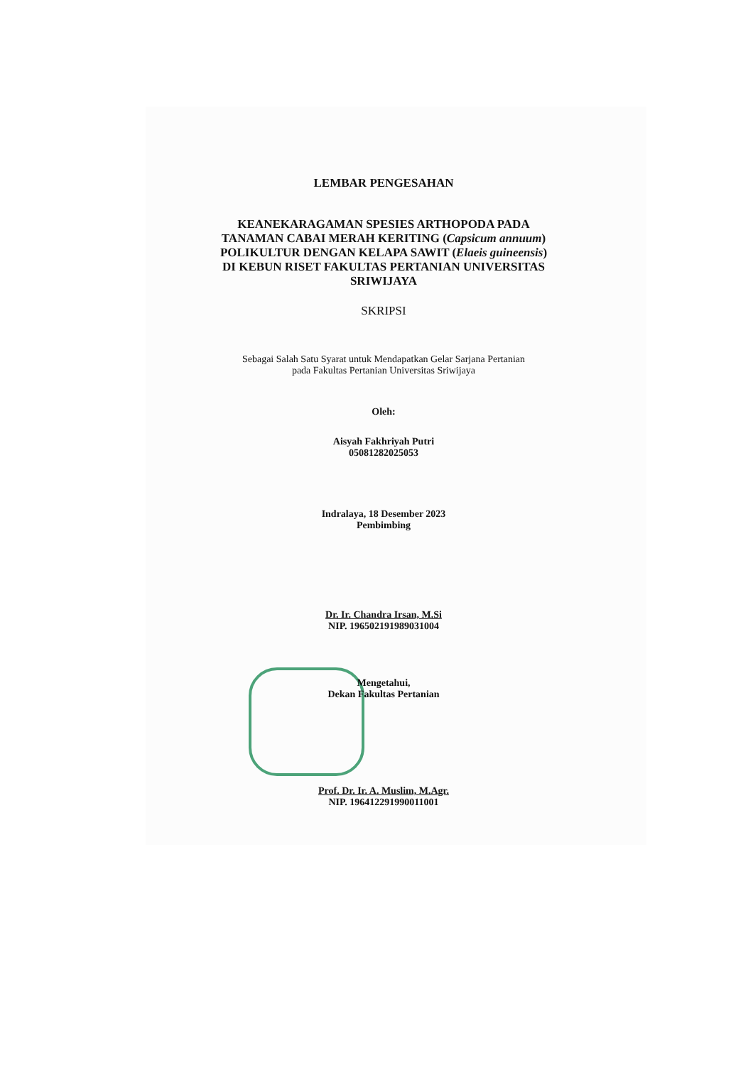LEMBAR PENGESAHAN
KEANEKARAGAMAN SPESIES ARTHOPODA PADA
TANAMAN CABAI MERAH KERITING (Capsicum annuum)
POLIKULTUR DENGAN KELAPA SAWIT (Elaeis guineensis)
DI KEBUN RISET FAKULTAS PERTANIAN UNIVERSITAS
SRIWIJAYA
SKRIPSI
Sebagai Salah Satu Syarat untuk Mendapatkan Gelar Sarjana Pertanian
pada Fakultas Pertanian Universitas Sriwijaya
Oleh:
Aisyah Fakhriyah Putri
05081282025053
Indralaya, 18 Desember 2023
Pembimbing
Dr. Ir. Chandra Irsan, M.Si
NIP. 196502191989031004
Mengetahui,
Dekan Fakultas Pertanian
Prof. Dr. Ir. A. Muslim, M.Agr.
NIP. 196412291990011001